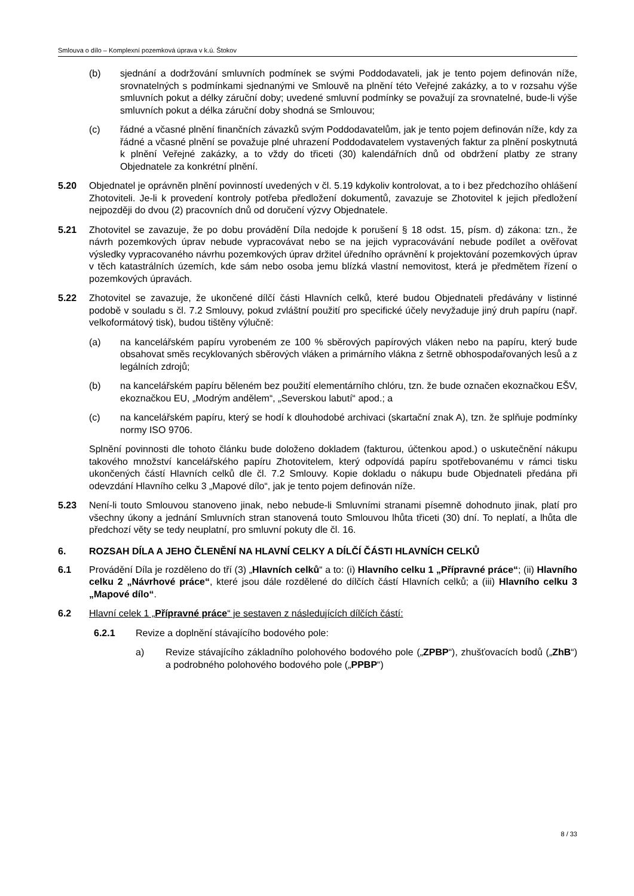Smlouva o dílo – Komplexní pozemková úprava v k.ú. Štokov
(b) sjednání a dodržování smluvních podmínek se svými Poddodavateli, jak je tento pojem definován níže, srovnatelných s podmínkami sjednanými ve Smlouvě na plnění této Veřejné zakázky, a to v rozsahu výše smluvních pokut a délky záruční doby; uvedené smluvní podmínky se považují za srovnatelné, bude-li výše smluvních pokut a délka záruční doby shodná se Smlouvou;
(c) řádné a včasné plnění finančních závazků svým Poddodavatelům, jak je tento pojem definován níže, kdy za řádné a včasné plnění se považuje plné uhrazení Poddodavatelem vystavených faktur za plnění poskytnutá k plnění Veřejné zakázky, a to vždy do třiceti (30) kalendářních dnů od obdržení platby ze strany Objednatele za konkrétní plnění.
5.20 Objednatel je oprávněn plnění povinností uvedených v čl. 5.19 kdykoliv kontrolovat, a to i bez předchozího ohlášení Zhotoviteli. Je-li k provedení kontroly potřeba předložení dokumentů, zavazuje se Zhotovitel k jejich předložení nejpozději do dvou (2) pracovních dnů od doručení výzvy Objednatele.
5.21 Zhotovitel se zavazuje, že po dobu provádění Díla nedojde k porušení § 18 odst. 15, písm. d) zákona: tzn., že návrh pozemkových úprav nebude vypracovávat nebo se na jejich vypracovávání nebude podílet a ověřovat výsledky vypracovaného návrhu pozemkových úprav držitel úředního oprávnění k projektování pozemkových úprav v těch katastrálních územích, kde sám nebo osoba jemu blízká vlastní nemovitost, která je předmětem řízení o pozemkových úpravách.
5.22 Zhotovitel se zavazuje, že ukončené dílčí části Hlavních celků, které budou Objednateli předávány v listinné podobě v souladu s čl. 7.2 Smlouvy, pokud zvláštní použití pro specifické účely nevyžaduje jiný druh papíru (např. velkoformátový tisk), budou tištěny výlučně:
(a) na kancelářském papíru vyrobeném ze 100 % sběrových papírových vláken nebo na papíru, který bude obsahovat směs recyklovaných sběrových vláken a primárního vlákna z šetrně obhospodařovaných lesů a z legálních zdrojů;
(b) na kancelářském papíru běleném bez použití elementárního chlóru, tzn. že bude označen ekoznačkou EŠV, ekoznačkou EU, „Modrým andělem“, „Severskou labutí“ apod.; a
(c) na kancelářském papíru, který se hodí k dlouhodobé archivaci (skartační znak A), tzn. že splňuje podmínky normy ISO 9706.
Splnění povinnosti dle tohoto článku bude doloženo dokladem (fakturou, účtenkou apod.) o uskutečnění nákupu takového množství kancelářského papíru Zhotovitelem, který odpovídá papíru spotřebovanému v rámci tisku ukončených částí Hlavních celků dle čl. 7.2 Smlouvy. Kopie dokladu o nákupu bude Objednateli předána při odevzdání Hlavního celku 3 „Mapové dílo“, jak je tento pojem definován níže.
5.23 Není-li touto Smlouvou stanoveno jinak, nebo nebude-li Smluvními stranami písemně dohodnuto jinak, platí pro všechny úkony a jednání Smluvních stran stanovená touto Smlouvou lhůta třiceti (30) dní. To neplatí, a lhůta dle předchozí věty se tedy neuplatní, pro smluvní pokuty dle čl. 16.
6. ROZSAH DÍLA A JEHO ČLENĚNÍ NA HLAVNÍ CELKY A DÍLČÍ ČÁSTI HLAVNÍCH CELKŮ
6.1 Provádění Díla je rozděleno do tří (3) „Hlavních celků“ a to: (i) Hlavního celku 1 „Přípravné práce“; (ii) Hlavního celku 2 „Návrhové práce“, které jsou dále rozdělené do dílčích částí Hlavních celků; a (iii) Hlavního celku 3 „Mapové dílo“.
6.2 Hlavní celek 1 „Přípravné práce“ je sestaven z následujících dílčích částí:
6.2.1 Revize a doplnění stávajícího bodového pole:
a) Revize stávajícího základního polohového bodového pole („ZPBP“), zhušťovacích bodů („ZhB“) a podrobného polohového bodového pole („PPBP“)
8 / 33